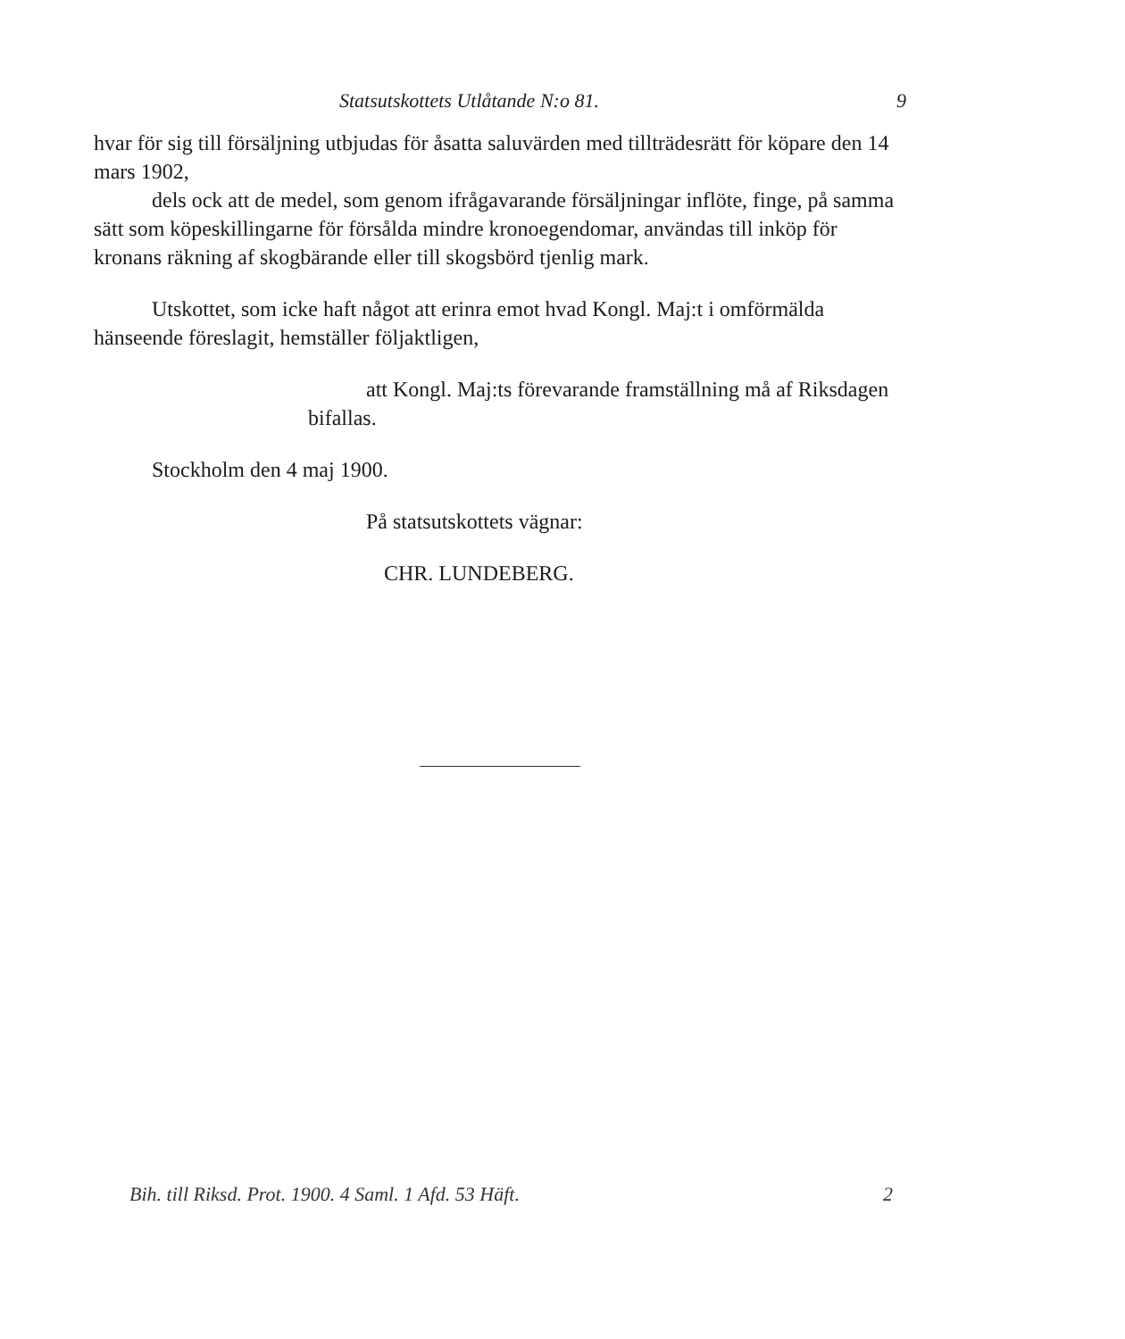Statsutskottets Utlåtande N:o 81. 9
hvar för sig till försäljning utbjudas för åsatta saluvärden med tillträdesrätt för köpare den 14 mars 1902,
dels ock att de medel, som genom ifrågavarande försäljningar inflöte, finge, på samma sätt som köpeskillingarne för försålda mindre kronoegendomar, användas till inköp för kronans räkning af skogbärande eller till skogsbörd tjenlig mark.
Utskottet, som icke haft något att erinra emot hvad Kongl. Maj:t i omförmälda hänseende föreslagit, hemställer följaktligen,
att Kongl. Maj:ts förevarande framställning må af Riksdagen bifallas.
Stockholm den 4 maj 1900.
På statsutskottets vägnar:
CHR. LUNDEBERG.
Bih. till Riksd. Prot. 1900. 4 Saml. 1 Afd. 53 Häft. 2